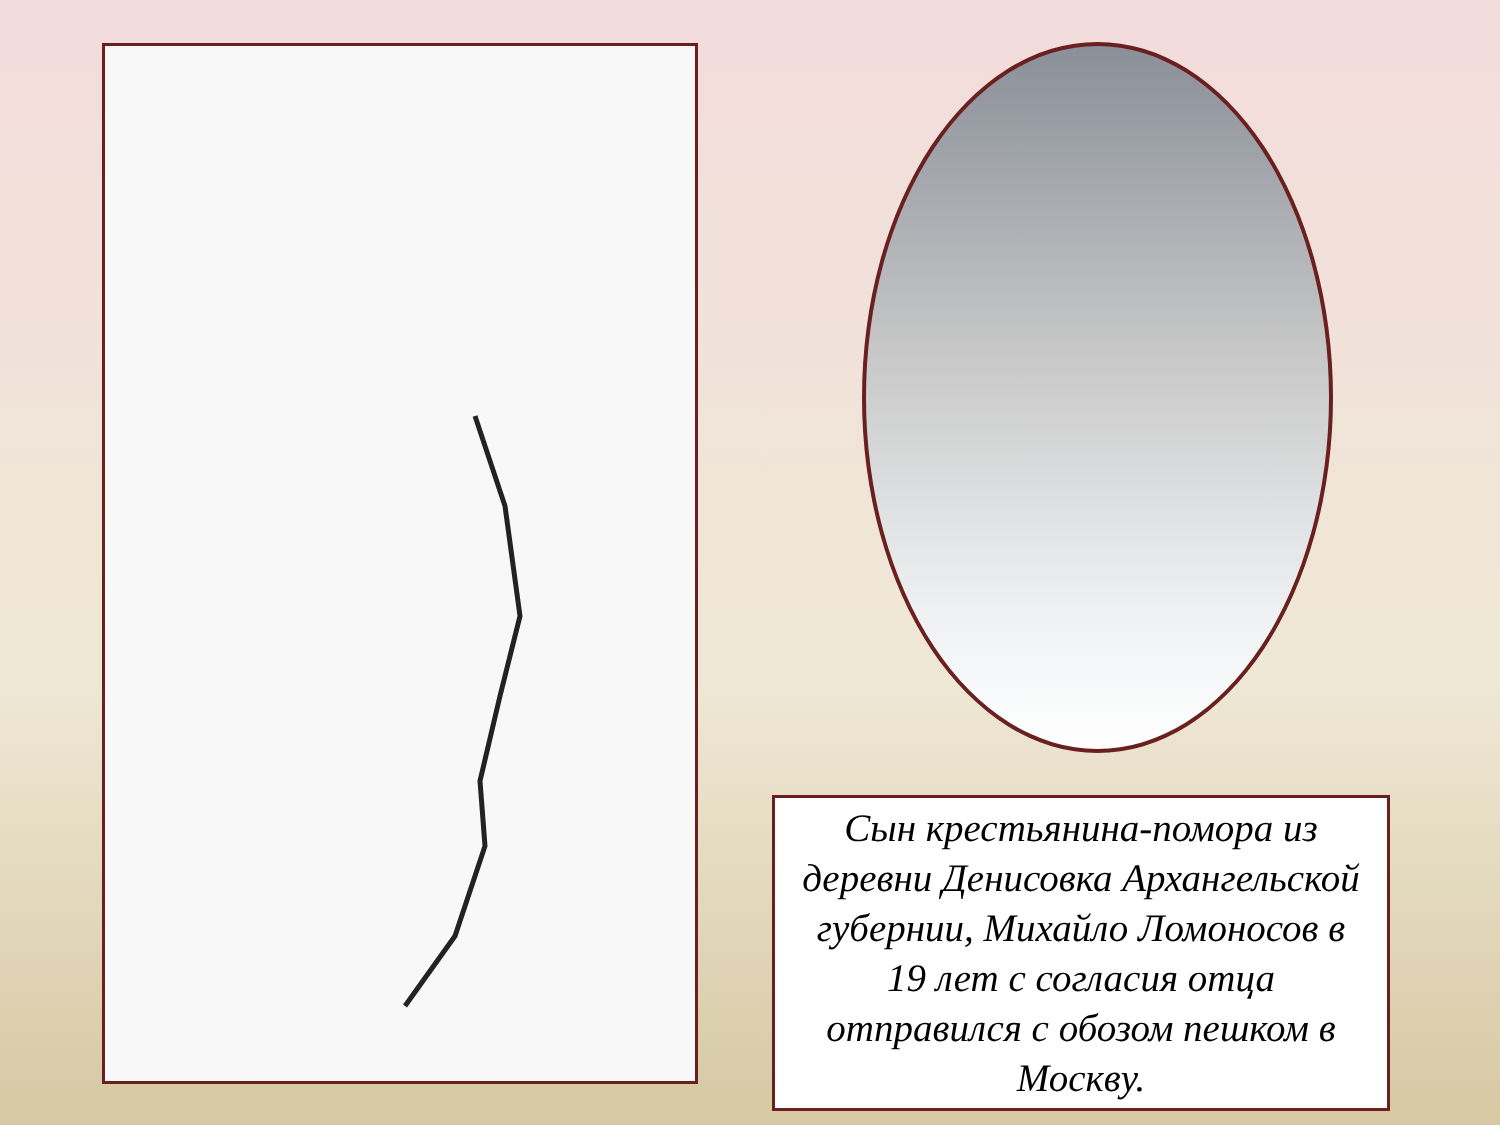Сын крестьянина-помора из деревни Денисовка Архангельской губернии, Михайло Ломоносов в 19 лет с согласия отца отправился с обозом пешком в Москву.